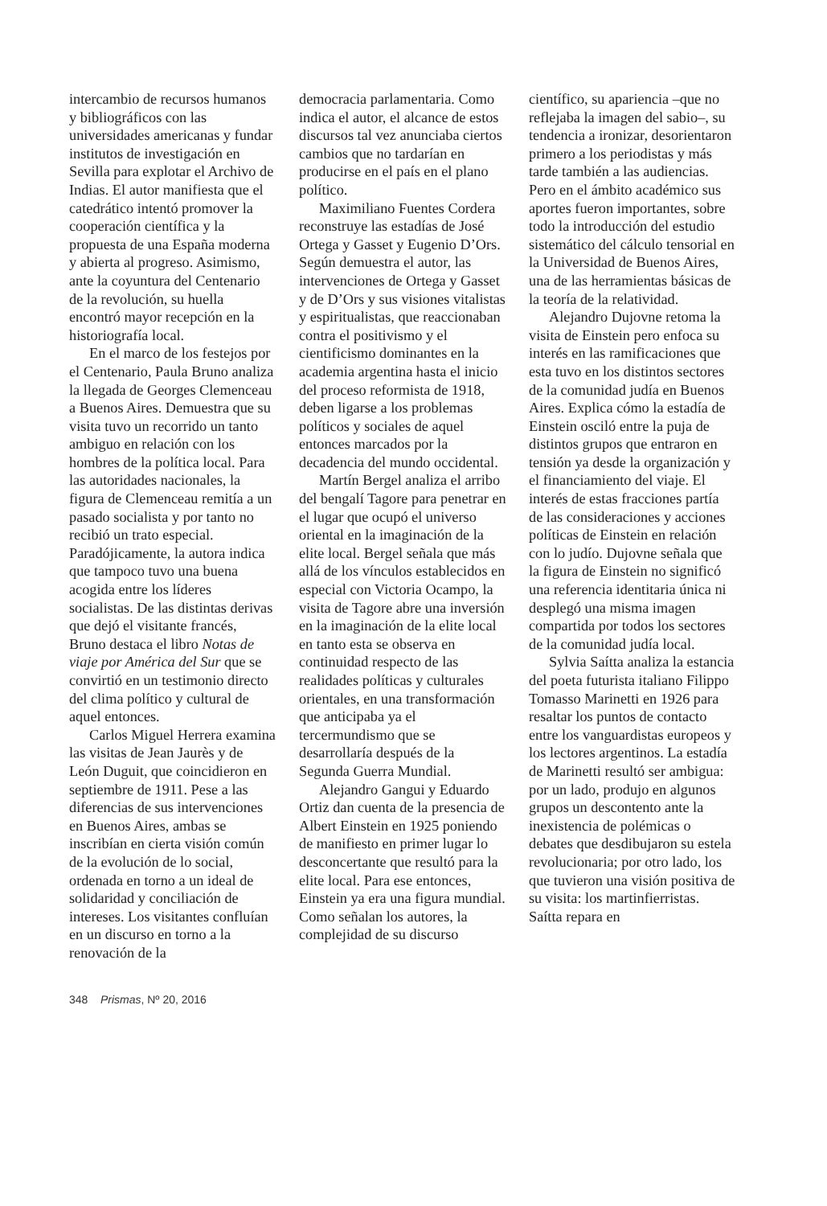intercambio de recursos humanos y bibliográficos con las universidades americanas y fundar institutos de investigación en Sevilla para explotar el Archivo de Indias. El autor manifiesta que el catedrático intentó promover la cooperación científica y la propuesta de una España moderna y abierta al progreso. Asimismo, ante la coyuntura del Centenario de la revolución, su huella encontró mayor recepción en la historiografía local.
En el marco de los festejos por el Centenario, Paula Bruno analiza la llegada de Georges Clemenceau a Buenos Aires. Demuestra que su visita tuvo un recorrido un tanto ambiguo en relación con los hombres de la política local. Para las autoridades nacionales, la figura de Clemenceau remitía a un pasado socialista y por tanto no recibió un trato especial. Paradójicamente, la autora indica que tampoco tuvo una buena acogida entre los líderes socialistas. De las distintas derivas que dejó el visitante francés, Bruno destaca el libro Notas de viaje por América del Sur que se convirtió en un testimonio directo del clima político y cultural de aquel entonces.
Carlos Miguel Herrera examina las visitas de Jean Jaurès y de León Duguit, que coincidieron en septiembre de 1911. Pese a las diferencias de sus intervenciones en Buenos Aires, ambas se inscribían en cierta visión común de la evolución de lo social, ordenada en torno a un ideal de solidaridad y conciliación de intereses. Los visitantes confluían en un discurso en torno a la renovación de la
democracia parlamentaria. Como indica el autor, el alcance de estos discursos tal vez anunciaba ciertos cambios que no tardarían en producirse en el país en el plano político.
Maximiliano Fuentes Cordera reconstruye las estadías de José Ortega y Gasset y Eugenio D’Ors. Según demuestra el autor, las intervenciones de Ortega y Gasset y de D’Ors y sus visiones vitalistas y espiritualistas, que reaccionaban contra el positivismo y el cientificismo dominantes en la academia argentina hasta el inicio del proceso reformista de 1918, deben ligarse a los problemas políticos y sociales de aquel entonces marcados por la decadencia del mundo occidental.
Martín Bergel analiza el arribo del bengalí Tagore para penetrar en el lugar que ocupó el universo oriental en la imaginación de la elite local. Bergel señala que más allá de los vínculos establecidos en especial con Victoria Ocampo, la visita de Tagore abre una inversión en la imaginación de la elite local en tanto esta se observa en continuidad respecto de las realidades políticas y culturales orientales, en una transformación que anticipaba ya el tercermundismo que se desarrollaría después de la Segunda Guerra Mundial.
Alejandro Gangui y Eduardo Ortiz dan cuenta de la presencia de Albert Einstein en 1925 poniendo de manifiesto en primer lugar lo desconcertante que resultó para la elite local. Para ese entonces, Einstein ya era una figura mundial. Como señalan los autores, la complejidad de su discurso
científico, su apariencia –que no reflejaba la imagen del sabio–, su tendencia a ironizar, desorientaron primero a los periodistas y más tarde también a las audiencias. Pero en el ámbito académico sus aportes fueron importantes, sobre todo la introducción del estudio sistemático del cálculo tensorial en la Universidad de Buenos Aires, una de las herramientas básicas de la teoría de la relatividad.
Alejandro Dujovne retoma la visita de Einstein pero enfoca su interés en las ramificaciones que esta tuvo en los distintos sectores de la comunidad judía en Buenos Aires. Explica cómo la estadía de Einstein osciló entre la puja de distintos grupos que entraron en tensión ya desde la organización y el financiamiento del viaje. El interés de estas fracciones partía de las consideraciones y acciones políticas de Einstein en relación con lo judío. Dujovne señala que la figura de Einstein no significó una referencia identitaria única ni desplegó una misma imagen compartida por todos los sectores de la comunidad judía local.
Sylvia Saítta analiza la estancia del poeta futurista italiano Filippo Tomasso Marinetti en 1926 para resaltar los puntos de contacto entre los vanguardistas europeos y los lectores argentinos. La estadía de Marinetti resultó ser ambigua: por un lado, produjo en algunos grupos un descontento ante la inexistencia de polémicas o debates que desdibujaron su estela revolucionaria; por otro lado, los que tuvieron una visión positiva de su visita: los martinfierristas. Saítta repara en
348 Prismas, Nº 20, 2016